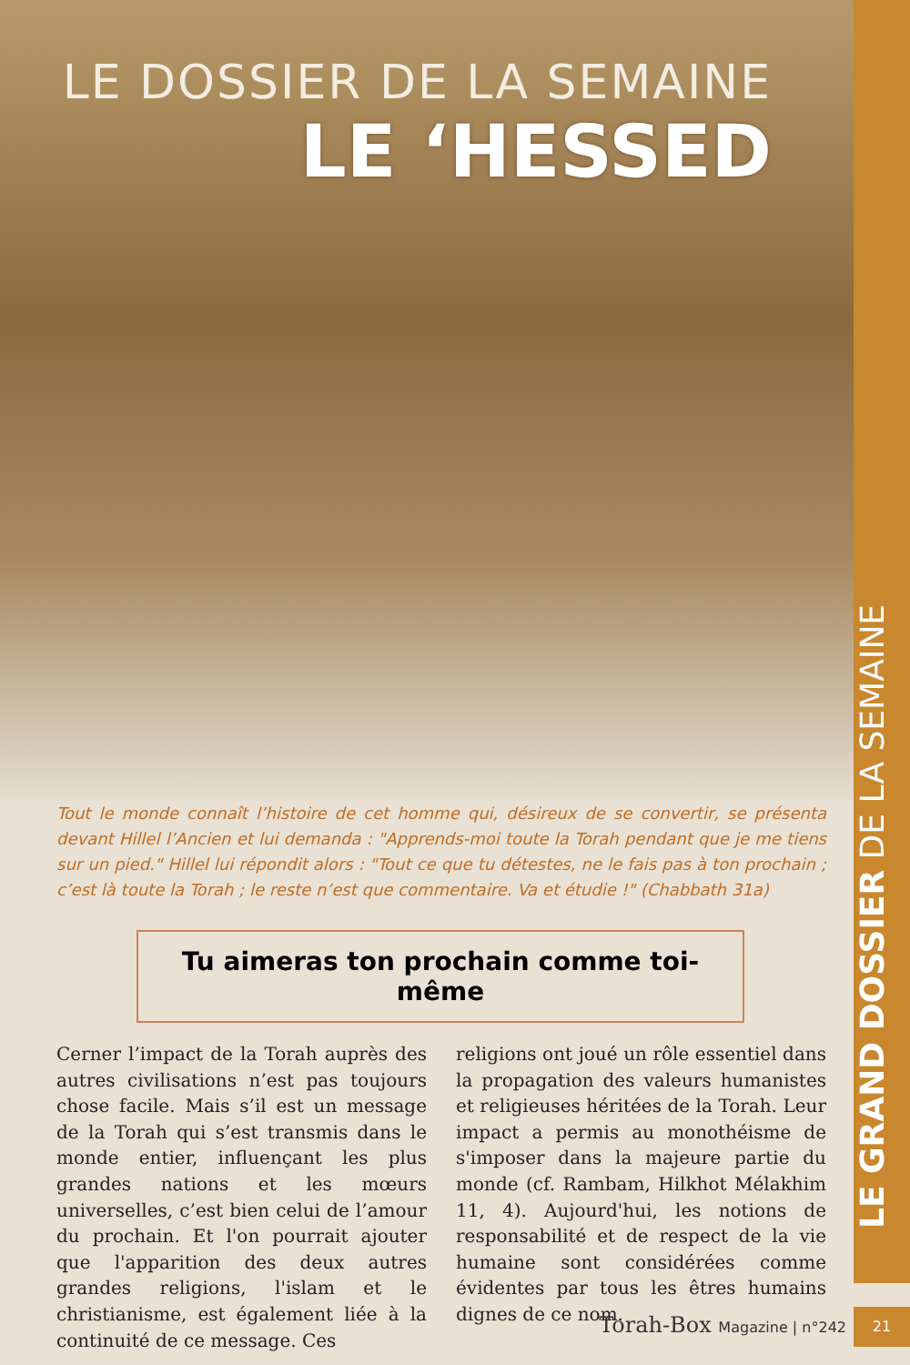LE DOSSIER DE LA SEMAINE
LE ‘HESSED
Tout le monde connaît l’histoire de cet homme qui, désireux de se convertir, se présenta devant Hillel l’Ancien et lui demanda : "Apprends-moi toute la Torah pendant que je me tiens sur un pied." Hillel lui répondit alors : "Tout ce que tu détestes, ne le fais pas à ton prochain ; c’est là toute la Torah ; le reste n’est que commentaire. Va et étudie !" (Chabbath 31a)
Tu aimeras ton prochain comme toi-même
Cerner l’impact de la Torah auprès des autres civilisations n’est pas toujours chose facile. Mais s’il est un message de la Torah qui s’est transmis dans le monde entier, influençant les plus grandes nations et les mœurs universelles, c’est bien celui de l’amour du prochain. Et l'on pourrait ajouter que l'apparition des deux autres grandes religions, l'islam et le christianisme, est également liée à la continuité de ce message. Ces
religions ont joué un rôle essentiel dans la propagation des valeurs humanistes et religieuses héritées de la Torah. Leur impact a permis au monothéisme de s'imposer dans la majeure partie du monde (cf. Rambam, Hilkhot Mélakhim 11, 4). Aujourd'hui, les notions de responsabilité et de respect de la vie humaine sont considérées comme évidentes par tous les êtres humains dignes de ce nom.
LE GRAND DOSSIER DE LA SEMAINE
Torah-Box Magazine | n°242
21